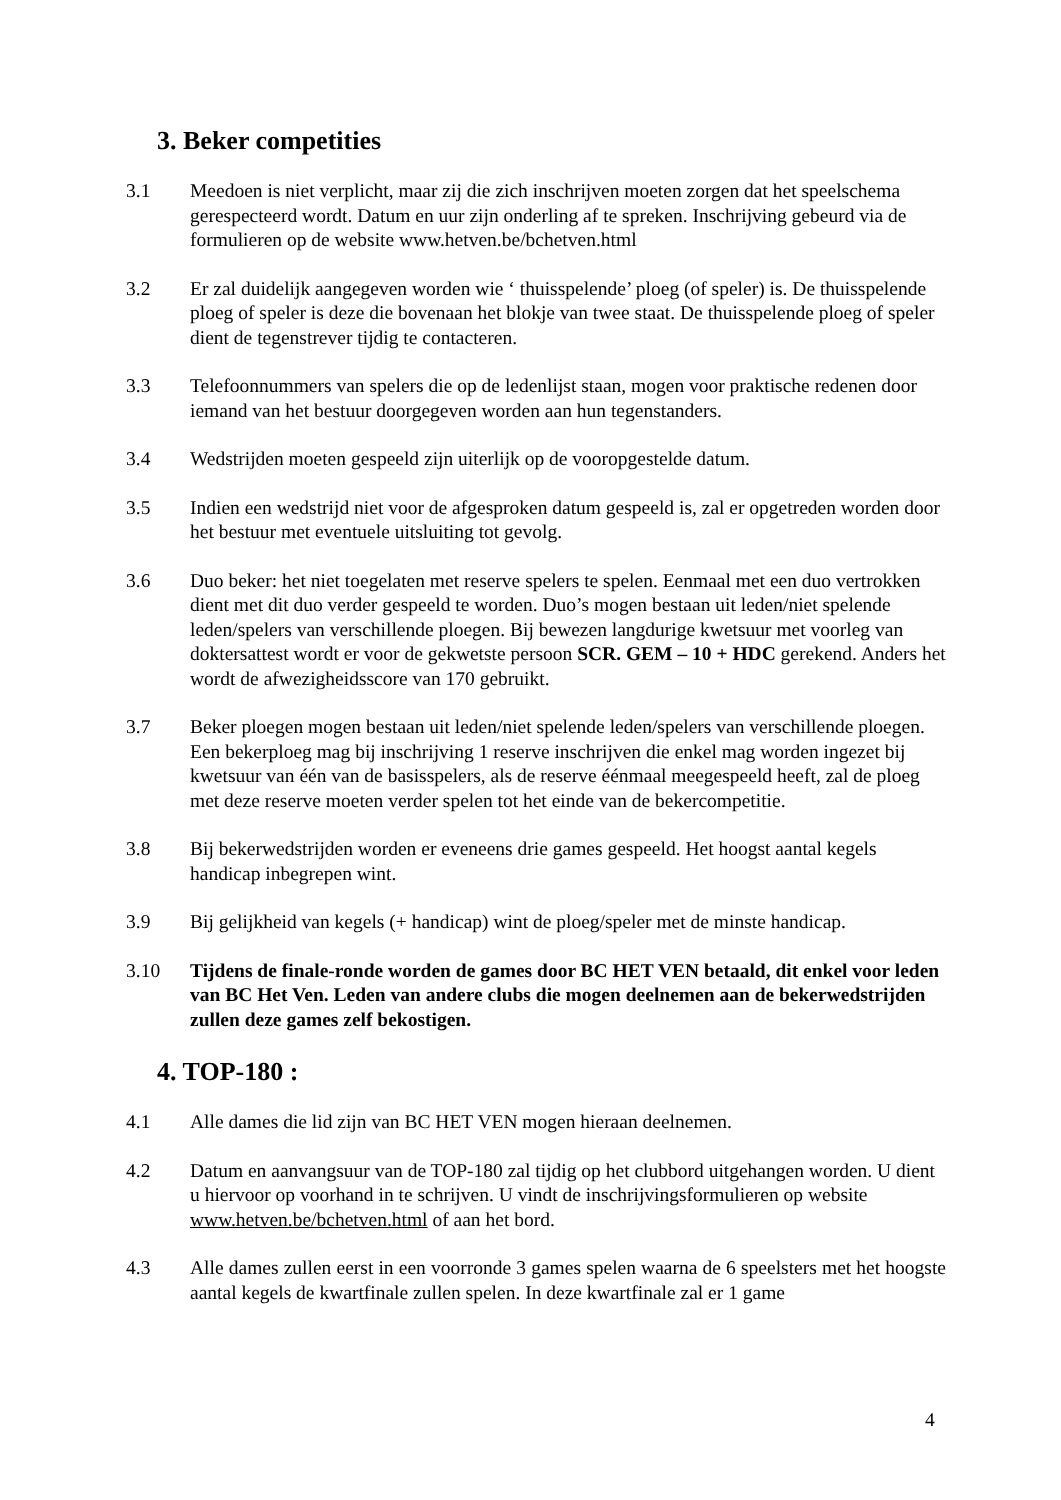3. Beker competities
3.1 Meedoen is niet verplicht, maar zij die zich inschrijven moeten zorgen dat het speelschema gerespecteerd wordt. Datum en uur zijn onderling af te spreken. Inschrijving gebeurd via de formulieren op de website www.hetven.be/bchetven.html
3.2 Er zal duidelijk aangegeven worden wie ‘ thuisspelende’ ploeg (of speler) is. De thuisspelende ploeg of speler is deze die bovenaan het blokje van twee staat. De thuisspelende ploeg of speler dient de tegenstrever tijdig te contacteren.
3.3 Telefoonnummers van spelers die op de ledenlijst staan, mogen voor praktische redenen door iemand van het bestuur doorgegeven worden aan hun tegenstanders.
3.4 Wedstrijden moeten gespeeld zijn uiterlijk op de vooropgestelde datum.
3.5 Indien een wedstrijd niet voor de afgesproken datum gespeeld is, zal er opgetreden worden door het bestuur met eventuele uitsluiting tot gevolg.
3.6 Duo beker: het niet toegelaten met reserve spelers te spelen. Eenmaal met een duo vertrokken dient met dit duo verder gespeeld te worden. Duo’s mogen bestaan uit leden/niet spelende leden/spelers van verschillende ploegen. Bij bewezen langdurige kwetsuur met voorleg van doktersattest wordt er voor de gekwetste persoon SCR. GEM – 10 + HDC gerekend. Anders het wordt de afwezigheidsscore van 170 gebruikt.
3.7 Beker ploegen mogen bestaan uit leden/niet spelende leden/spelers van verschillende ploegen. Een bekerploeg mag bij inschrijving 1 reserve inschrijven die enkel mag worden ingezet bij kwetsuur van één van de basisspelers, als de reserve éénmaal meegespeeld heeft, zal de ploeg met deze reserve moeten verder spelen tot het einde van de bekercompetitie.
3.8 Bij bekerwedstrijden worden er eveneens drie games gespeeld. Het hoogst aantal kegels handicap inbegrepen wint.
3.9 Bij gelijkheid van kegels (+ handicap) wint de ploeg/speler met de minste handicap.
3.10 Tijdens de finale-ronde worden de games door BC HET VEN betaald, dit enkel voor leden van BC Het Ven. Leden van andere clubs die mogen deelnemen aan de bekerwedstrijden zullen deze games zelf bekostigen.
4. TOP-180 :
4.1 Alle dames die lid zijn van BC HET VEN mogen hieraan deelnemen.
4.2 Datum en aanvangsuur van de TOP-180 zal tijdig op het clubbord uitgehangen worden. U dient u hiervoor op voorhand in te schrijven. U vindt de inschrijvingsformulieren op website www.hetven.be/bchetven.html of aan het bord.
4.3 Alle dames zullen eerst in een voorronde 3 games spelen waarna de 6 speelsters met het hoogste aantal kegels de kwartfinale zullen spelen. In deze kwartfinale zal er 1 game
4